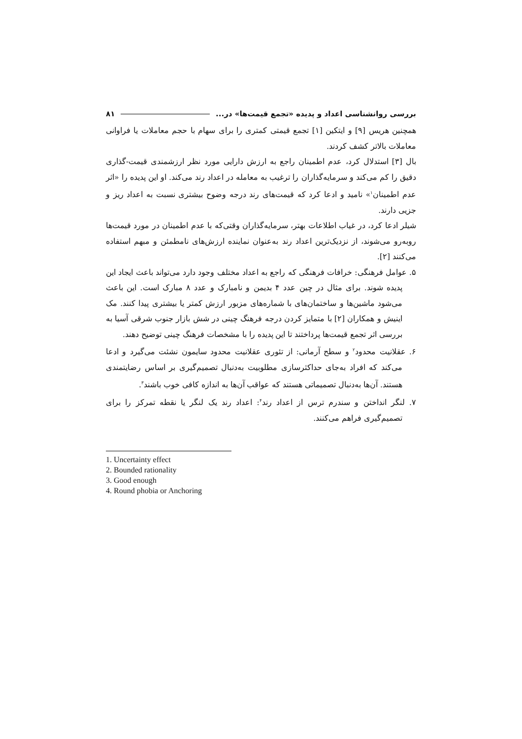بررسی روانشناسی اعداد و پدیده «تجمع قیمت‌ها» در... ۸۱
همچنین هریس [۹] و ایتکین [۱] تجمع قیمتی کمتری را برای سهام با حجم معاملات یا فراوانی معاملات بالاتر کشف کردند.
بال [۳] استدلال کرد، عدم اطمینان راجع به ارزش دارایی مورد نظر ارزشمندی قیمت-گذاری دقیق را کم می‌کند و سرمایه‌گذاران را ترغیب به معامله در اعداد رند می‌کند. او این پدیده را «اثر عدم اطمینان<sup>۱</sup>» نامید و ادعا کرد که قیمت‌های رند درجه وضوح بیشتری نسبت به اعداد ریز و جزیی دارند.
شیلر ادعا کرد، در غیاب اطلاعات بهتر، سرمایه‌گذاران وقتی‌که با عدم اطمینان در مورد قیمت‌ها روبه‌رو می‌شوند، از نزدیک‌ترین اعداد رند به‌عنوان نماینده ارزش‌های نامطمئن و مبهم استفاده می‌کنند [۲].
۵. عوامل فرهنگی: خرافات فرهنگی که راجع به اعداد مختلف وجود دارد می‌تواند باعث ایجاد این پدیده شوند. برای مثال در چین عدد ۴ بدیمن و نامبارک و عدد ۸ مبارک است. این باعث می‌شود ماشین‌ها و ساختمان‌های با شماره‌های مزبور ارزش کمتر یا بیشتری پیدا کنند. مک اینیش و همکاران [۲] با متمایز کردن درجه فرهنگ چینی در شش بازار جنوب شرقی آسیا به بررسی اثر تجمع قیمت‌ها پرداختند تا این پدیده را با مشخصات فرهنگ چینی توضیح دهند.
۶. عقلانیت محدود<sup>۲</sup> و سطح آرمانی: از تئوری عقلانیت محدود سایمون نشئت می‌گیرد و ادعا می‌کند که افراد به‌جای حداکثرسازی مطلوبیت به‌دنبال تصمیم‌گیری بر اساس رضایتمندی هستند. آن‌ها به‌دنبال تصمیماتی هستند که عواقب آن‌ها به اندازه کافی خوب باشند<sup>۳</sup>.
۷. لنگر انداختن و سندرم ترس از اعداد رند<sup>۴</sup>: اعداد رند یک لنگر یا نقطه تمرکز را برای تصمیم‌گیری فراهم می‌کنند.
1. Uncertainty effect
2. Bounded rationality
3. Good enough
4. Round phobia or Anchoring